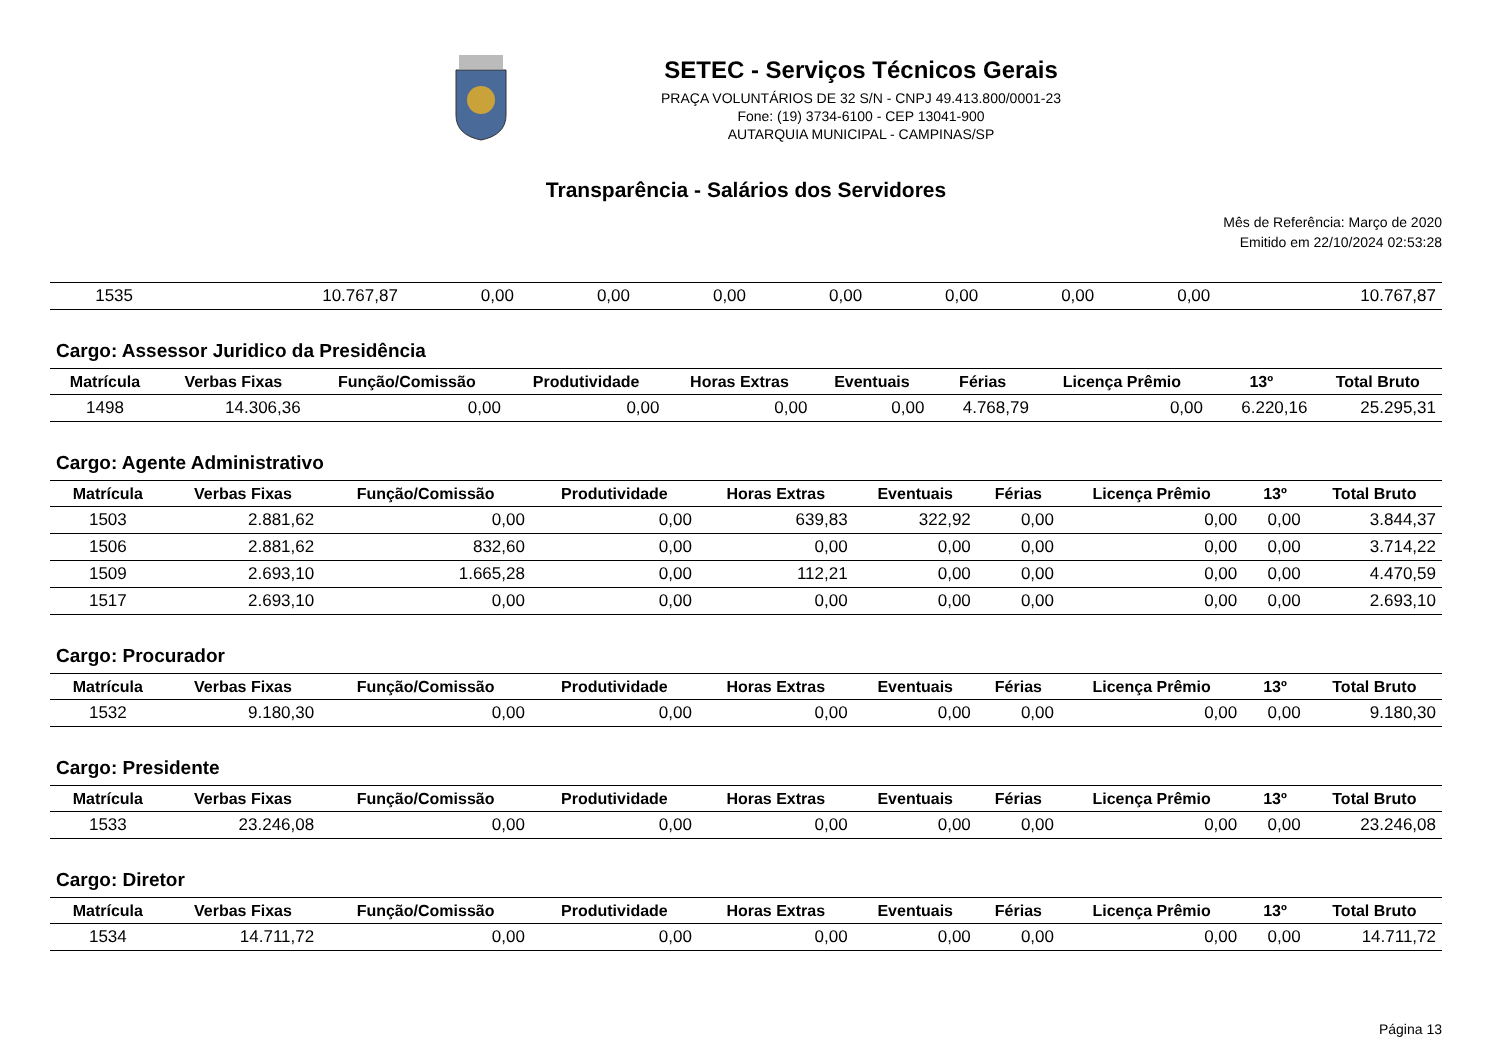SETEC - Serviços Técnicos Gerais
PRAÇA VOLUNTÁRIOS DE 32 S/N - CNPJ 49.413.800/0001-23
Fone: (19) 3734-6100 - CEP 13041-900
AUTARQUIA MUNICIPAL - CAMPINAS/SP
Transparência - Salários dos Servidores
Mês de Referência: Março de 2020
Emitido em 22/10/2024 02:53:28
| 1535 | 10.767,87 | 0,00 | 0,00 | 0,00 | 0,00 | 0,00 | 0,00 | 0,00 | 10.767,87 |
Cargo: Assessor Juridico da Presidência
| Matrícula | Verbas Fixas | Função/Comissão | Produtividade | Horas Extras | Eventuais | Férias | Licença Prêmio | 13º | Total Bruto |
| --- | --- | --- | --- | --- | --- | --- | --- | --- | --- |
| 1498 | 14.306,36 | 0,00 | 0,00 | 0,00 | 0,00 | 4.768,79 | 0,00 | 6.220,16 | 25.295,31 |
Cargo: Agente Administrativo
| Matrícula | Verbas Fixas | Função/Comissão | Produtividade | Horas Extras | Eventuais | Férias | Licença Prêmio | 13º | Total Bruto |
| --- | --- | --- | --- | --- | --- | --- | --- | --- | --- |
| 1503 | 2.881,62 | 0,00 | 0,00 | 639,83 | 322,92 | 0,00 | 0,00 | 0,00 | 3.844,37 |
| 1506 | 2.881,62 | 832,60 | 0,00 | 0,00 | 0,00 | 0,00 | 0,00 | 0,00 | 3.714,22 |
| 1509 | 2.693,10 | 1.665,28 | 0,00 | 112,21 | 0,00 | 0,00 | 0,00 | 0,00 | 4.470,59 |
| 1517 | 2.693,10 | 0,00 | 0,00 | 0,00 | 0,00 | 0,00 | 0,00 | 0,00 | 2.693,10 |
Cargo: Procurador
| Matrícula | Verbas Fixas | Função/Comissão | Produtividade | Horas Extras | Eventuais | Férias | Licença Prêmio | 13º | Total Bruto |
| --- | --- | --- | --- | --- | --- | --- | --- | --- | --- |
| 1532 | 9.180,30 | 0,00 | 0,00 | 0,00 | 0,00 | 0,00 | 0,00 | 0,00 | 9.180,30 |
Cargo: Presidente
| Matrícula | Verbas Fixas | Função/Comissão | Produtividade | Horas Extras | Eventuais | Férias | Licença Prêmio | 13º | Total Bruto |
| --- | --- | --- | --- | --- | --- | --- | --- | --- | --- |
| 1533 | 23.246,08 | 0,00 | 0,00 | 0,00 | 0,00 | 0,00 | 0,00 | 0,00 | 23.246,08 |
Cargo: Diretor
| Matrícula | Verbas Fixas | Função/Comissão | Produtividade | Horas Extras | Eventuais | Férias | Licença Prêmio | 13º | Total Bruto |
| --- | --- | --- | --- | --- | --- | --- | --- | --- | --- |
| 1534 | 14.711,72 | 0,00 | 0,00 | 0,00 | 0,00 | 0,00 | 0,00 | 0,00 | 14.711,72 |
Página 13